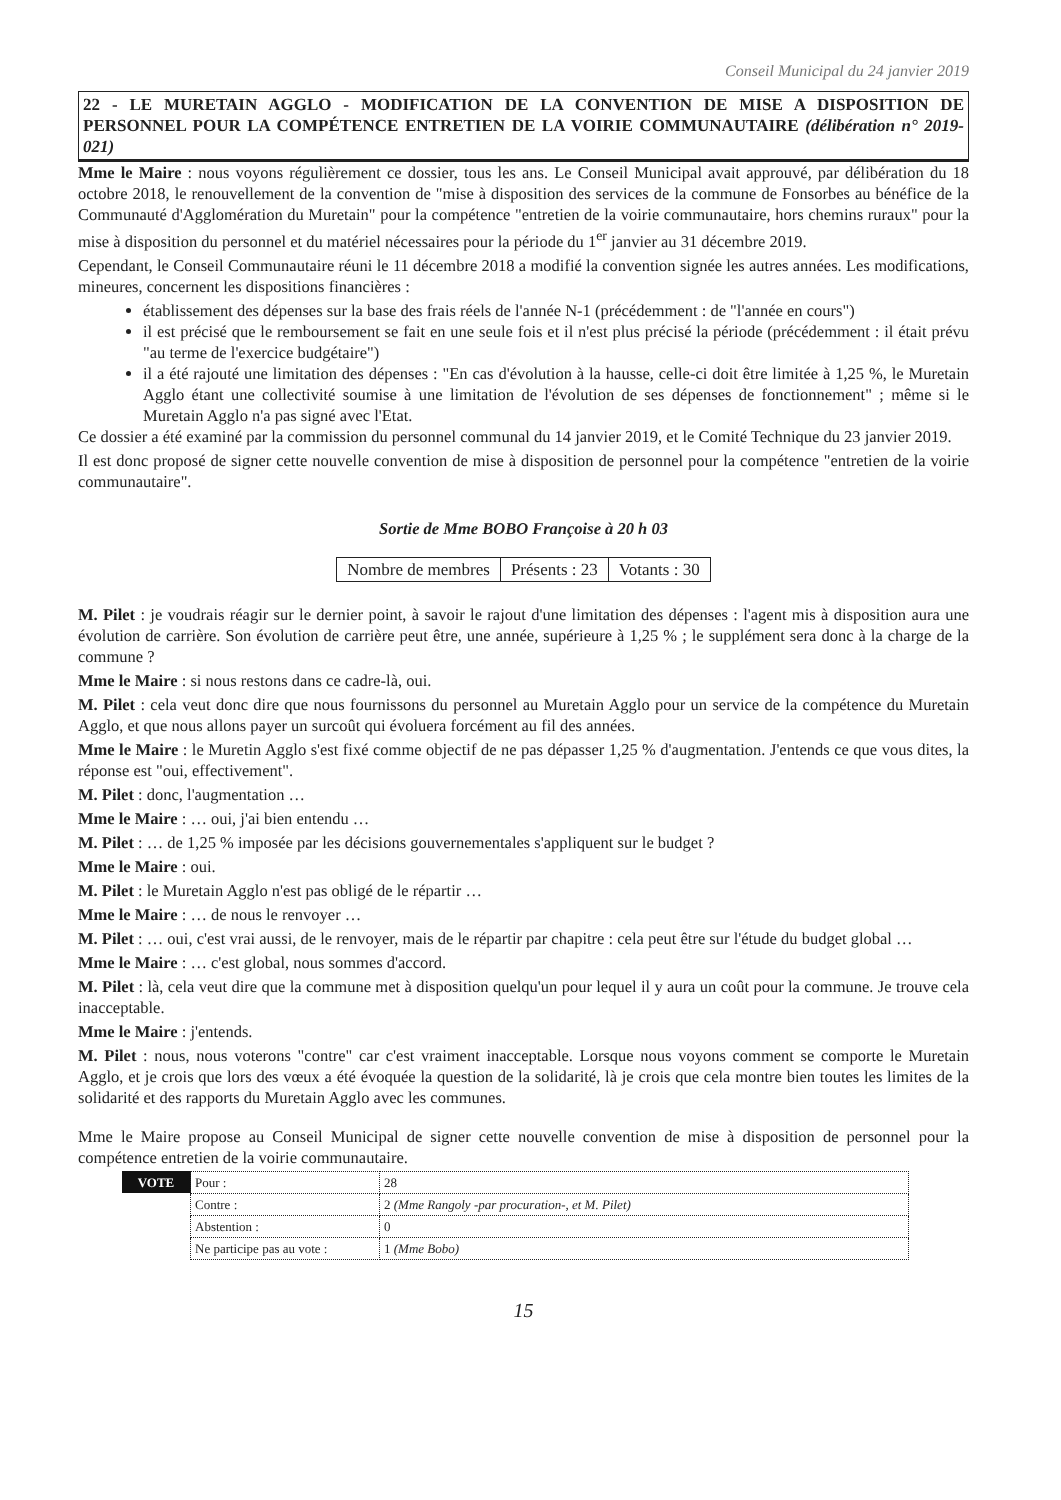Conseil Municipal du 24 janvier 2019
22 - LE MURETAIN AGGLO - MODIFICATION DE LA CONVENTION DE MISE A DISPOSITION DE PERSONNEL POUR LA COMPÉTENCE ENTRETIEN DE LA VOIRIE COMMUNAUTAIRE (délibération n° 2019-021)
Mme le Maire : nous voyons régulièrement ce dossier, tous les ans. Le Conseil Municipal avait approuvé, par délibération du 18 octobre 2018, le renouvellement de la convention de "mise à disposition des services de la commune de Fonsorbes au bénéfice de la Communauté d'Agglomération du Muretain" pour la compétence "entretien de la voirie communautaire, hors chemins ruraux" pour la mise à disposition du personnel et du matériel nécessaires pour la période du 1<sup>er</sup> janvier au 31 décembre 2019.
Cependant, le Conseil Communautaire réuni le 11 décembre 2018 a modifié la convention signée les autres années. Les modifications, mineures, concernent les dispositions financières :
établissement des dépenses sur la base des frais réels de l'année N-1 (précédemment : de "l'année en cours")
il est précisé que le remboursement se fait en une seule fois et il n'est plus précisé la période (précédemment : il était prévu "au terme de l'exercice budgétaire")
il a été rajouté une limitation des dépenses : "En cas d'évolution à la hausse, celle-ci doit être limitée à 1,25 %, le Muretain Agglo étant une collectivité soumise à une limitation de l'évolution de ses dépenses de fonctionnement" ; même si le Muretain Agglo n'a pas signé avec l'Etat.
Ce dossier a été examiné par la commission du personnel communal du 14 janvier 2019, et le Comité Technique du 23 janvier 2019.
Il est donc proposé de signer cette nouvelle convention de mise à disposition de personnel pour la compétence "entretien de la voirie communautaire".
Sortie de Mme BOBO Françoise à 20 h 03
| Nombre de membres | Présents : 23 | Votants : 30 |
M. Pilet : je voudrais réagir sur le dernier point, à savoir le rajout d'une limitation des dépenses : l'agent mis à disposition aura une évolution de carrière. Son évolution de carrière peut être, une année, supérieure à 1,25 % ; le supplément sera donc à la charge de la commune ?
Mme le Maire : si nous restons dans ce cadre-là, oui.
M. Pilet : cela veut donc dire que nous fournissons du personnel au Muretain Agglo pour un service de la compétence du Muretain Agglo, et que nous allons payer un surcoût qui évoluera forcément au fil des années.
Mme le Maire : le Muretin Agglo s'est fixé comme objectif de ne pas dépasser 1,25 % d'augmentation. J'entends ce que vous dites, la réponse est "oui, effectivement".
M. Pilet : donc, l'augmentation …
Mme le Maire : … oui, j'ai bien entendu …
M. Pilet : … de 1,25 % imposée par les décisions gouvernementales s'appliquent sur le budget ?
Mme le Maire : oui.
M. Pilet : le Muretain Agglo n'est pas obligé de le répartir …
Mme le Maire : … de nous le renvoyer …
M. Pilet : … oui, c'est vrai aussi, de le renvoyer, mais de le répartir par chapitre : cela peut être sur l'étude du budget global …
Mme le Maire : … c'est global, nous sommes d'accord.
M. Pilet : là, cela veut dire que la commune met à disposition quelqu'un pour lequel il y aura un coût pour la commune. Je trouve cela inacceptable.
Mme le Maire : j'entends.
M. Pilet : nous, nous voterons "contre" car c'est vraiment inacceptable. Lorsque nous voyons comment se comporte le Muretain Agglo, et je crois que lors des vœux a été évoquée la question de la solidarité, là je crois que cela montre bien toutes les limites de la solidarité et des rapports du Muretain Agglo avec les communes.
Mme le Maire propose au Conseil Municipal de signer cette nouvelle convention de mise à disposition de personnel pour la compétence entretien de la voirie communautaire.
| VOTE | Pour : | 28 |
| | Contre : | 2 (Mme Rangoly -par procuration-, et M. Pilet) |
| | Abstention : | 0 |
| | Ne participe pas au vote : | 1 (Mme Bobo) |
15